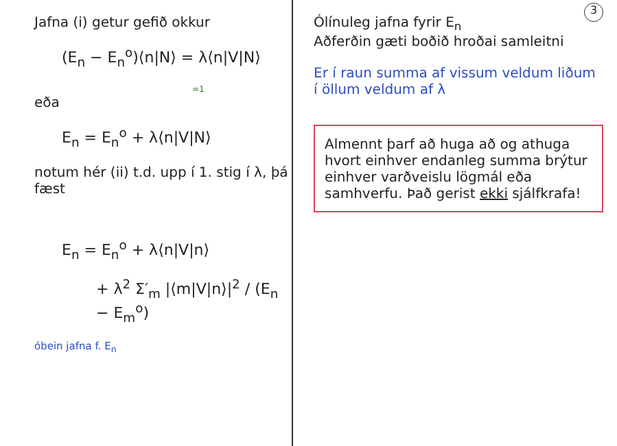3
Jafna (i) getur gefið okkur
(E<sub>n</sub> − E<sub>n</sub><sup>o</sup>)⟨n|N⟩ = λ⟨n|V|N⟩
=1
eða
E<sub>n</sub> = E<sub>n</sub><sup>o</sup> + λ⟨n|V|N⟩
notum hér (ii) t.d. upp í 1. stig í λ, þá fæst
E<sub>n</sub> = E<sub>n</sub><sup>o</sup> + λ⟨n|V|n⟩
+ λ<sup>2</sup> Σ′<sub>m</sub> |⟨m|V|n⟩|<sup>2</sup> / (E<sub>n</sub> − E<sub>m</sub><sup>o</sup>)
óbein jafna f. E<sub>n</sub>
Ólínuleg jafna fyrir E<sub>n</sub>
Aðferðin gæti boðið hroðai samleitni
Er í raun summa af vissum veldum liðum í öllum veldum af λ
Almennt þarf að huga að og athuga hvort einhver endanleg summa brýtur einhver varðveislu lögmál eða samhverfu. Það gerist ekki sjálfkrafa!